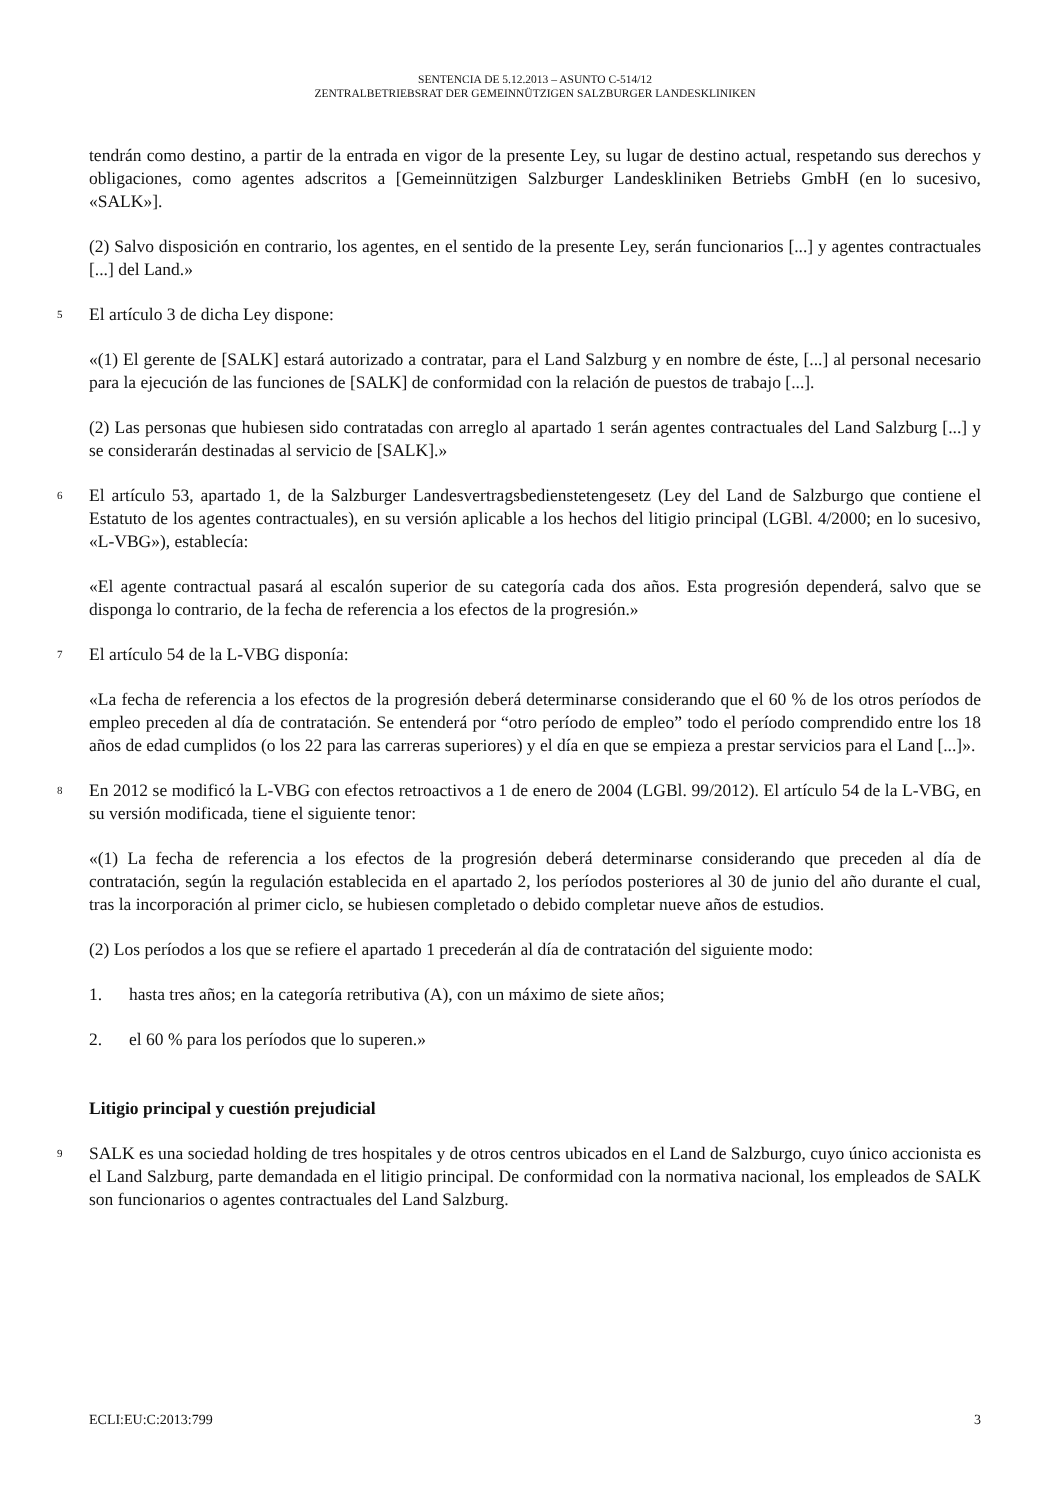SENTENCIA DE 5.12.2013 – ASUNTO C-514/12
ZENTRALBETRIEBSRAT DER GEMEINNÜTZIGEN SALZBURGER LANDESKLINIKEN
tendrán como destino, a partir de la entrada en vigor de la presente Ley, su lugar de destino actual, respetando sus derechos y obligaciones, como agentes adscritos a [Gemeinnützigen Salzburger Landeskliniken Betriebs GmbH (en lo sucesivo, «SALK»].
(2) Salvo disposición en contrario, los agentes, en el sentido de la presente Ley, serán funcionarios [...] y agentes contractuales [...] del Land.»
5
El artículo 3 de dicha Ley dispone:
«(1) El gerente de [SALK] estará autorizado a contratar, para el Land Salzburg y en nombre de éste, [...] al personal necesario para la ejecución de las funciones de [SALK] de conformidad con la relación de puestos de trabajo [...].
(2) Las personas que hubiesen sido contratadas con arreglo al apartado 1 serán agentes contractuales del Land Salzburg [...] y se considerarán destinadas al servicio de [SALK].»
6
El artículo 53, apartado 1, de la Salzburger Landesvertragsbedienstetengesetz (Ley del Land de Salzburgo que contiene el Estatuto de los agentes contractuales), en su versión aplicable a los hechos del litigio principal (LGBl. 4/2000; en lo sucesivo, «L-VBG»), establecía:
«El agente contractual pasará al escalón superior de su categoría cada dos años. Esta progresión dependerá, salvo que se disponga lo contrario, de la fecha de referencia a los efectos de la progresión.»
7
El artículo 54 de la L-VBG disponía:
«La fecha de referencia a los efectos de la progresión deberá determinarse considerando que el 60 % de los otros períodos de empleo preceden al día de contratación. Se entenderá por “otro período de empleo” todo el período comprendido entre los 18 años de edad cumplidos (o los 22 para las carreras superiores) y el día en que se empieza a prestar servicios para el Land [...]».
8
En 2012 se modificó la L-VBG con efectos retroactivos a 1 de enero de 2004 (LGBl. 99/2012). El artículo 54 de la L-VBG, en su versión modificada, tiene el siguiente tenor:
«(1) La fecha de referencia a los efectos de la progresión deberá determinarse considerando que preceden al día de contratación, según la regulación establecida en el apartado 2, los períodos posteriores al 30 de junio del año durante el cual, tras la incorporación al primer ciclo, se hubiesen completado o debido completar nueve años de estudios.
(2) Los períodos a los que se refiere el apartado 1 precederán al día de contratación del siguiente modo:
1. hasta tres años; en la categoría retributiva (A), con un máximo de siete años;
2. el 60 % para los períodos que lo superen.»
Litigio principal y cuestión prejudicial
9
SALK es una sociedad holding de tres hospitales y de otros centros ubicados en el Land de Salzburgo, cuyo único accionista es el Land Salzburg, parte demandada en el litigio principal. De conformidad con la normativa nacional, los empleados de SALK son funcionarios o agentes contractuales del Land Salzburg.
ECLI:EU:C:2013:799 3